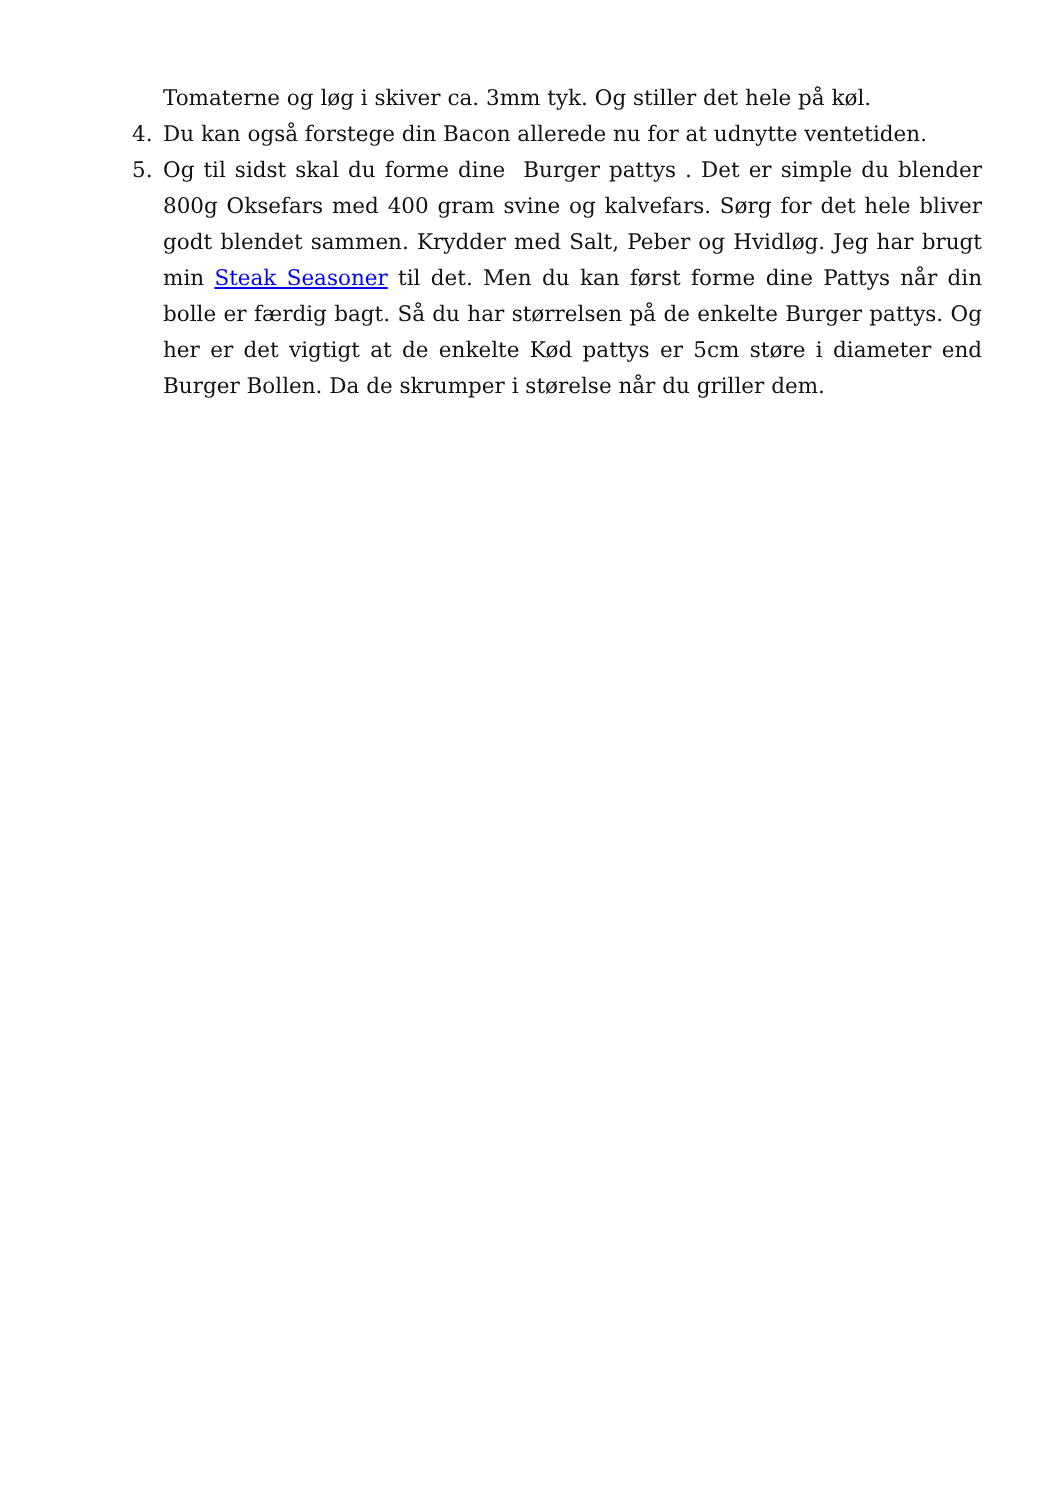Tomaterne og løg i skiver ca. 3mm tyk. Og stiller det hele på køl.
4. Du kan også forstege din Bacon allerede nu for at udnytte ventetiden.
5. Og til sidst skal du forme dine Burger pattys . Det er simple du blender 800g Oksefars med 400 gram svine og kalvefars. Sørg for det hele bliver godt blendet sammen. Krydder med Salt, Peber og Hvidløg. Jeg har brugt min Steak Seasoner til det. Men du kan først forme dine Pattys når din bolle er færdig bagt. Så du har størrelsen på de enkelte Burger pattys. Og her er det vigtigt at de enkelte Kød pattys er 5cm støre i diameter end Burger Bollen. Da de skrumper i størelse når du griller dem.